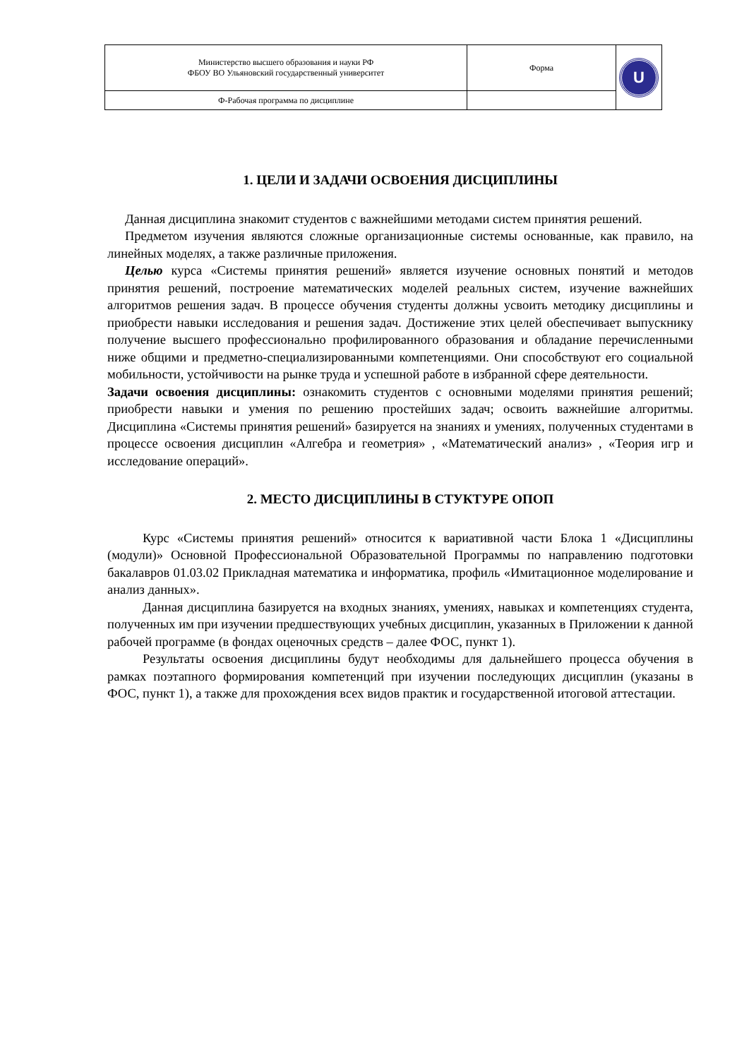| Министерство высшего образования и науки РФ ФБОУ ВО Ульяновский государственный университет | Форма | U |
| Ф-Рабочая программа по дисциплине | | |
1. ЦЕЛИ И ЗАДАЧИ ОСВОЕНИЯ ДИСЦИПЛИНЫ
Данная дисциплина знакомит студентов с важнейшими методами систем принятия решений.
Предметом изучения являются сложные организационные системы основанные, как правило, на линейных моделях, а также различные приложения.
Целью курса «Системы принятия решений» является изучение основных понятий и методов принятия решений, построение математических моделей реальных систем, изучение важнейших алгоритмов решения задач. В процессе обучения студенты должны усвоить методику дисциплины и приобрести навыки исследования и решения задач. Достижение этих целей обеспечивает выпускнику получение высшего профессионально профилированного образования и обладание перечисленными ниже общими и предметно-специализированными компетенциями. Они способствуют его социальной мобильности, устойчивости на рынке труда и успешной работе в избранной сфере деятельности.
Задачи освоения дисциплины: ознакомить студентов с основными моделями принятия решений; приобрести навыки и умения по решению простейших задач; освоить важнейшие алгоритмы. Дисциплина «Системы принятия решений» базируется на знаниях и умениях, полученных студентами в процессе освоения дисциплин «Алгебра и геометрия» , «Математический анализ» , «Теория игр и исследование операций».
2. МЕСТО ДИСЦИПЛИНЫ В СТУКТУРЕ ОПОП
Курс «Системы принятия решений» относится к вариативной части Блока 1 «Дисциплины (модули)» Основной Профессиональной Образовательной Программы по направлению подготовки бакалавров 01.03.02 Прикладная математика и информатика, профиль «Имитационное моделирование и анализ данных».
Данная дисциплина базируется на входных знаниях, умениях, навыках и компетенциях студента, полученных им при изучении предшествующих учебных дисциплин, указанных в Приложении к данной рабочей программе (в фондах оценочных средств – далее ФОС, пункт 1).
Результаты освоения дисциплины будут необходимы для дальнейшего процесса обучения в рамках поэтапного формирования компетенций при изучении последующих дисциплин (указаны в ФОС, пункт 1), а также для прохождения всех видов практик и государственной итоговой аттестации.